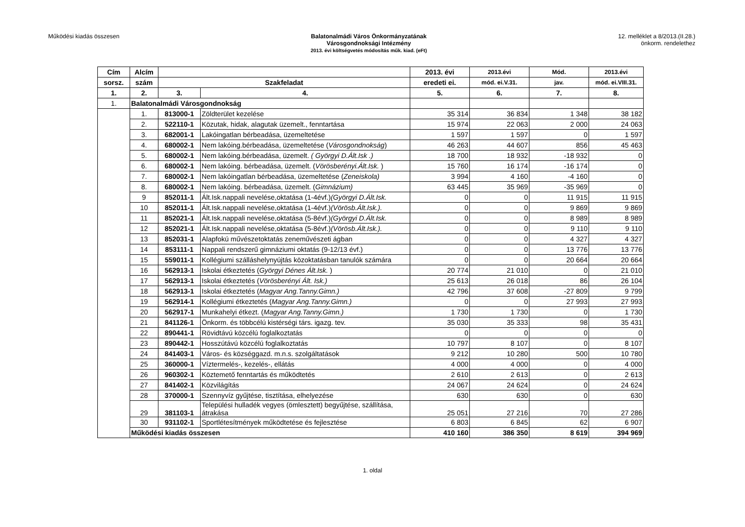Működési kiadás összesen Balatonalmádi Város Önkormányzatának
Városgondnoksági Intézmény
2013. évi költségvetés módosítás műk. kiad. (eFt)
12. melléklet a 8/2013.(II.28.)
önkorm. rendelethez
| Cím | Alcím | | | 2013. évi | 2013.évi | Mód. | 2013.évi |
| --- | --- | --- | --- | --- | --- | --- | --- |
| sorsz. | szám | Szakfeladat | | eredeti ei. | mód. ei.V.31. | jav. | mód. ei.VIII.31. |
| 1. | 2. | 3. | 4. | 5. | 6. | 7. | 8. |
| 1. | Balatonalmádi Városgondnokság | | | | | | |
| | 1. | 813000-1 | Zöldterület kezelése | 35 314 | 36 834 | 1 348 | 38 182 |
| | 2. | 522110-1 | Közutak, hidak, alagutak üzemelt., fenntartása | 15 974 | 22 063 | 2 000 | 24 063 |
| | 3. | 682001-1 | Lakóingatlan bérbeadása, üzemeltetése | 1 597 | 1 597 | 0 | 1 597 |
| | 4. | 680002-1 | Nem lakóing.bérbeadása, üzemeltetése ( Városgondnokság ) | 46 263 | 44 607 | 856 | 45 463 |
| | 5. | 680002-1 | Nem lakóing.bérbeadása, üzemelt. ( Györgyi D.Ált.Isk .) | 18 700 | 18 932 | -18 932 | 0 |
| | 6. | 680002-1 | Nem lakóing. bérbeadása, üzemelt. ( Vörösberényi.Ált.Isk. ) | 15 760 | 16 174 | -16 174 | 0 |
| | 7. | 680002-1 | Nem lakóingatlan bérbeadása, üzemeltetése ( Zeneiskola) | 3 994 | 4 160 | -4 160 | 0 |
| | 8. | 680002-1 | Nem lakóing. bérbeadása, üzemelt. ( Gimnázium) | 63 445 | 35 969 | -35 969 | 0 |
| | 9 | 852011-1 | Ált.Isk.nappali nevelése,oktatása (1-4évf.) (Györgyi D.Ált.Isk. | 0 | 0 | 11 915 | 11 915 |
| | 10 | 852011-1 | Ált.Isk.nappali nevelése,oktatása (1-4évf.) (Vörösb.Ált.Isk.). | 0 | 0 | 9 869 | 9 869 |
| | 11 | 852021-1 | Ált.Isk.nappali nevelése,oktatása (5-8évf.) (Györgyi D.Ált.Isk. | 0 | 0 | 8 989 | 8 989 |
| | 12 | 852021-1 | Ált.Isk.nappali nevelése,oktatása (5-8évf.) (Vörösb.Ált.Isk.). | 0 | 0 | 9 110 | 9 110 |
| | 13 | 852031-1 | Alapfokú művészetoktatás zeneművészeti ágban | 0 | 0 | 4 327 | 4 327 |
| | 14 | 853111-1 | Nappali rendszerű gimnáziumi oktatás (9-12/13 évf.) | 0 | 0 | 13 776 | 13 776 |
| | 15 | 559011-1 | Kollégiumi szálláshelynyújtás közoktatásban tanulók számára | 0 | 0 | 20 664 | 20 664 |
| | 16 | 562913-1 | Iskolai étkeztetés ( Györgyi Dénes Ált.Isk. ) | 20 774 | 21 010 | 0 | 21 010 |
| | 17 | 562913-1 | Iskolai étkeztetés ( Vörösberényi Ált. Isk.) | 25 613 | 26 018 | 86 | 26 104 |
| | 18 | 562913-1 | Iskolai étkeztetés ( Magyar Ang.Tanny.Gimn.) | 42 796 | 37 608 | -27 809 | 9 799 |
| | 19 | 562914-1 | Kollégiumi étkeztetés ( Magyar Ang.Tanny.Gimn.) | 0 | 0 | 27 993 | 27 993 |
| | 20 | 562917-1 | Munkahelyi étkezt. ( Magyar Ang.Tanny.Gimn.) | 1 730 | 1 730 | 0 | 1 730 |
| | 21 | 841126-1 | Önkorm. és többcélú kistérségi társ. igazg. tev. | 35 030 | 35 333 | 98 | 35 431 |
| | 22 | 890441-1 | Rövidtávú közcélú foglalkoztatás | 0 | 0 | 0 | 0 |
| | 23 | 890442-1 | Hosszútávú közcélú foglalkoztatás | 10 797 | 8 107 | 0 | 8 107 |
| | 24 | 841403-1 | Város- és községgazd. m.n.s. szolgáltatások | 9 212 | 10 280 | 500 | 10 780 |
| | 25 | 360000-1 | Víztermelés-, kezelés-, ellátás | 4 000 | 4 000 | 0 | 4 000 |
| | 26 | 960302-1 | Köztemető fenntartás és működtetés | 2 610 | 2 613 | 0 | 2 613 |
| | 27 | 841402-1 | Közvilágítás | 24 067 | 24 624 | 0 | 24 624 |
| | 28 | 370000-1 | Szennyvíz gyűjtése, tisztítása, elhelyezése | 630 | 630 | 0 | 630 |
| | 29 | 381103-1 | Települési hulladék vegyes (ömlesztett) begyűjtése, szállítása, átrakása | 25 051 | 27 216 | 70 | 27 286 |
| | 30 | 931102-1 | Sportlétesítmények működtetése és fejlesztése | 6 803 | 6 845 | 62 | 6 907 |
| | Működési kiadás összesen | | | 410 160 | 386 350 | 8 619 | 394 969 |
1. oldal